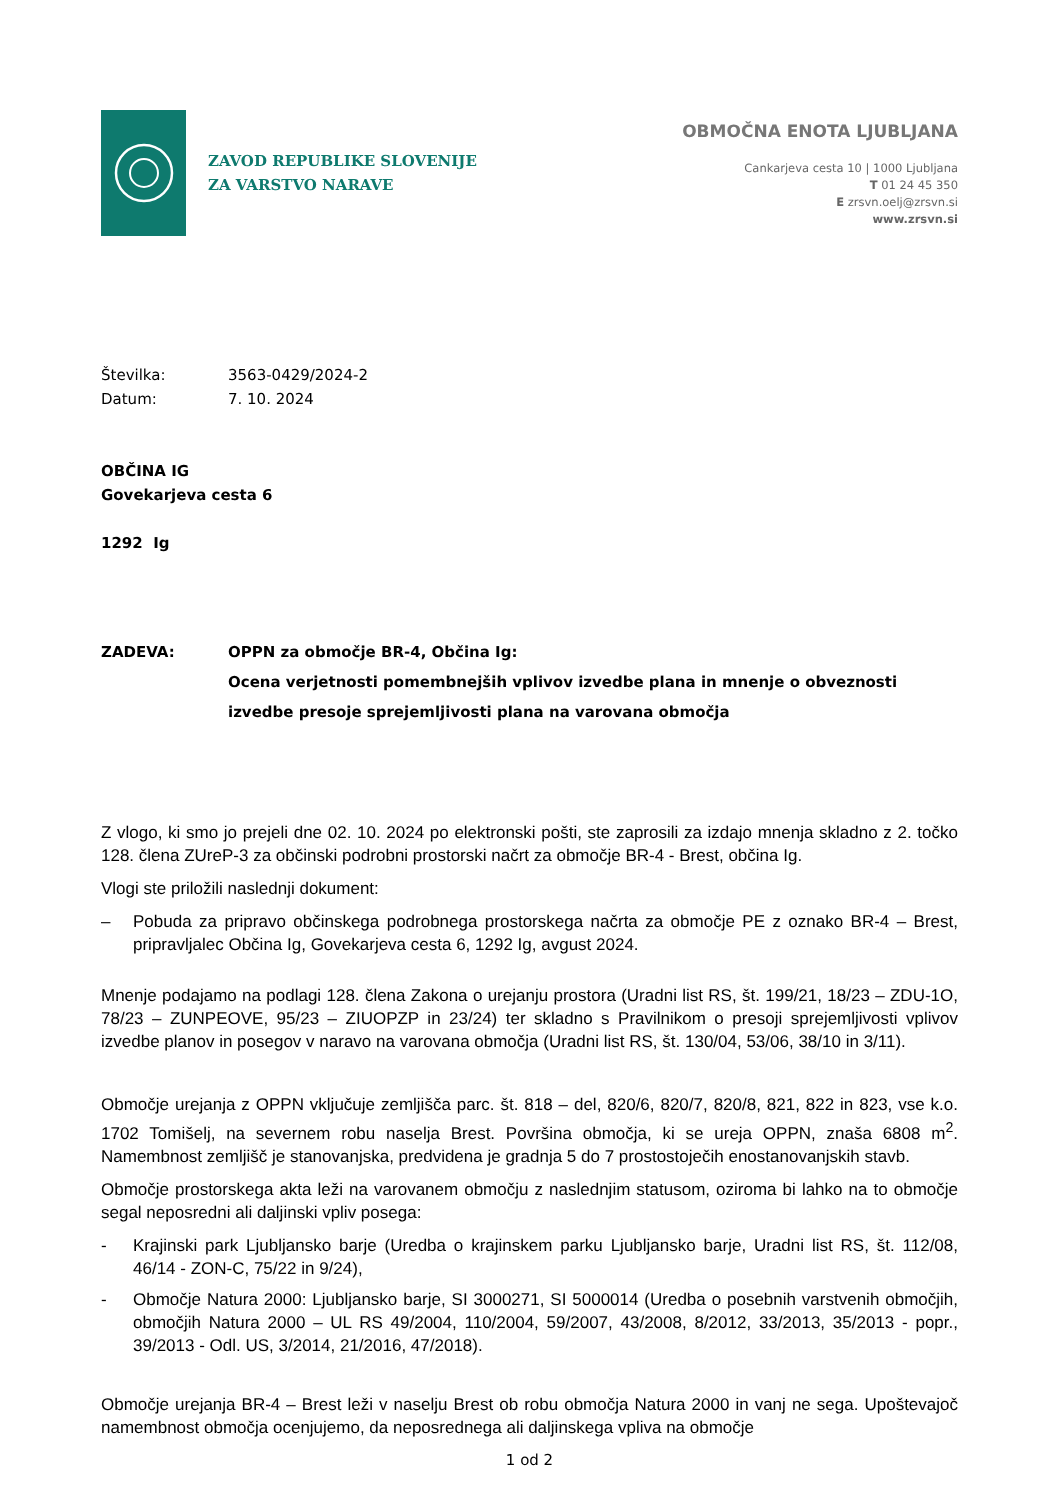ZAVOD REPUBLIKE SLOVENIJE
ZA VARSTVO NARAVE
OBMOČNA ENOTA LJUBLJANA
Cankarjeva cesta 10 | 1000 Ljubljana
T 01 24 45 350
E zrsvn.oelj@zrsvn.si
www.zrsvn.si
Številka: 3563-0429/2024-2
Datum: 7. 10. 2024
OBČINA IG
Govekarjeva cesta 6
1292 Ig
ZADEVA: OPPN za območje BR-4, Občina Ig:
Ocena verjetnosti pomembnejših vplivov izvedbe plana in mnenje o obveznosti izvedbe presoje sprejemljivosti plana na varovana območja
Z vlogo, ki smo jo prejeli dne 02. 10. 2024 po elektronski pošti, ste zaprosili za izdajo mnenja skladno z 2. točko 128. člena ZUreP-3 za občinski podrobni prostorski načrt za območje BR-4 - Brest, občina Ig.
Vlogi ste priložili naslednji dokument:
– Pobuda za pripravo občinskega podrobnega prostorskega načrta za območje PE z oznako BR-4 – Brest, pripravljalec Občina Ig, Govekarjeva cesta 6, 1292 Ig, avgust 2024.
Mnenje podajamo na podlagi 128. člena Zakona o urejanju prostora (Uradni list RS, št. 199/21, 18/23 – ZDU-1O, 78/23 – ZUNPEOVE, 95/23 – ZIUOPZP in 23/24) ter skladno s Pravilnikom o presoji sprejemljivosti vplivov izvedbe planov in posegov v naravo na varovana območja (Uradni list RS, št. 130/04, 53/06, 38/10 in 3/11).
Območje urejanja z OPPN vključuje zemljišča parc. št. 818 – del, 820/6, 820/7, 820/8, 821, 822 in 823, vse k.o. 1702 Tomišelj, na severnem robu naselja Brest. Površina območja, ki se ureja OPPN, znaša 6808 m<sup>2</sup>. Namembnost zemljišč je stanovanjska, predvidena je gradnja 5 do 7 prostostoječih enostanovanjskih stavb.
Območje prostorskega akta leži na varovanem območju z naslednjim statusom, oziroma bi lahko na to območje segal neposredni ali daljinski vpliv posega:
- Krajinski park Ljubljansko barje (Uredba o krajinskem parku Ljubljansko barje, Uradni list RS, št. 112/08, 46/14 - ZON-C, 75/22 in 9/24),
- Območje Natura 2000: Ljubljansko barje, SI 3000271, SI 5000014 (Uredba o posebnih varstvenih območjih, območjih Natura 2000 – UL RS 49/2004, 110/2004, 59/2007, 43/2008, 8/2012, 33/2013, 35/2013 - popr., 39/2013 - Odl. US, 3/2014, 21/2016, 47/2018).
Območje urejanja BR-4 – Brest leži v naselju Brest ob robu območja Natura 2000 in vanj ne sega. Upoštevajoč namembnost območja ocenjujemo, da neposrednega ali daljinskega vpliva na območje
1 od 2